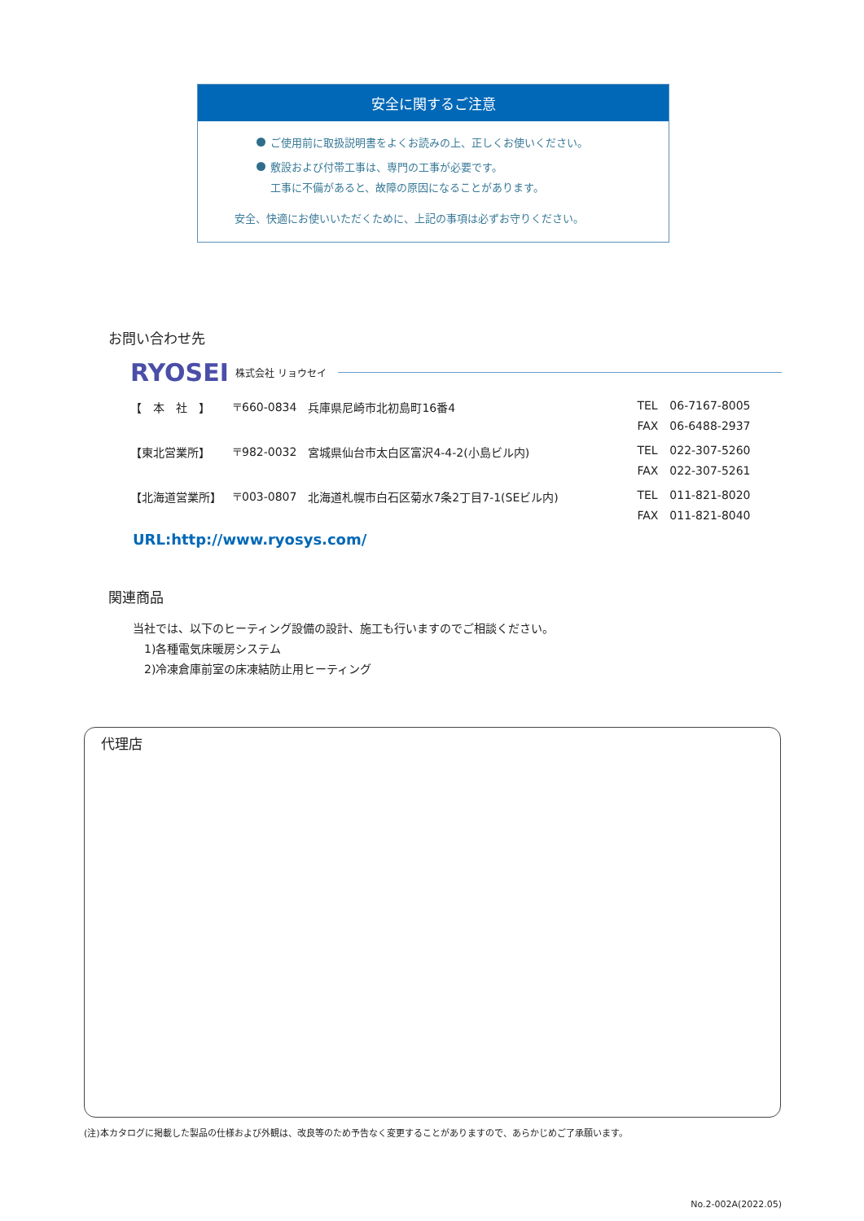安全に関するご注意
ご使用前に取扱説明書をよくお読みの上、正しくお使いください。
敷設および付帯工事は、専門の工事が必要です。
  工事に不備があると、故障の原因になることがあります。
安全、快適にお使いいただくために、上記の事項は必ずお守りください。
お問い合わせ先
RYOSEI 株式会社 リョウセイ
| 【 本 社 】 | 〒660-0834 | 兵庫県尼崎市北初島町16番4 | TEL | 06-7167-8005 |
| | | | FAX | 06-6488-2937 |
| 【東北営業所】 | 〒982-0032 | 宮城県仙台市太白区富沢4-4-2(小島ビル内) | TEL | 022-307-5260 |
| | | | FAX | 022-307-5261 |
| 【北海道営業所】 | 〒003-0807 | 北海道札幌市白石区菊水7条2丁目7-1(SEビル内) | TEL | 011-821-8020 |
| | | | FAX | 011-821-8040 |
URL:http://www.ryosys.com/
関連商品
当社では、以下のヒーティング設備の設計、施工も行いますのでご相談ください。
 1)各種電気床暖房システム
 2)冷凍倉庫前室の床凍結防止用ヒーティング
代理店
(注)本カタログに掲載した製品の仕様および外観は、改良等のため予告なく変更することがありますので、あらかじめご了承願います。
No.2-002A(2022.05)